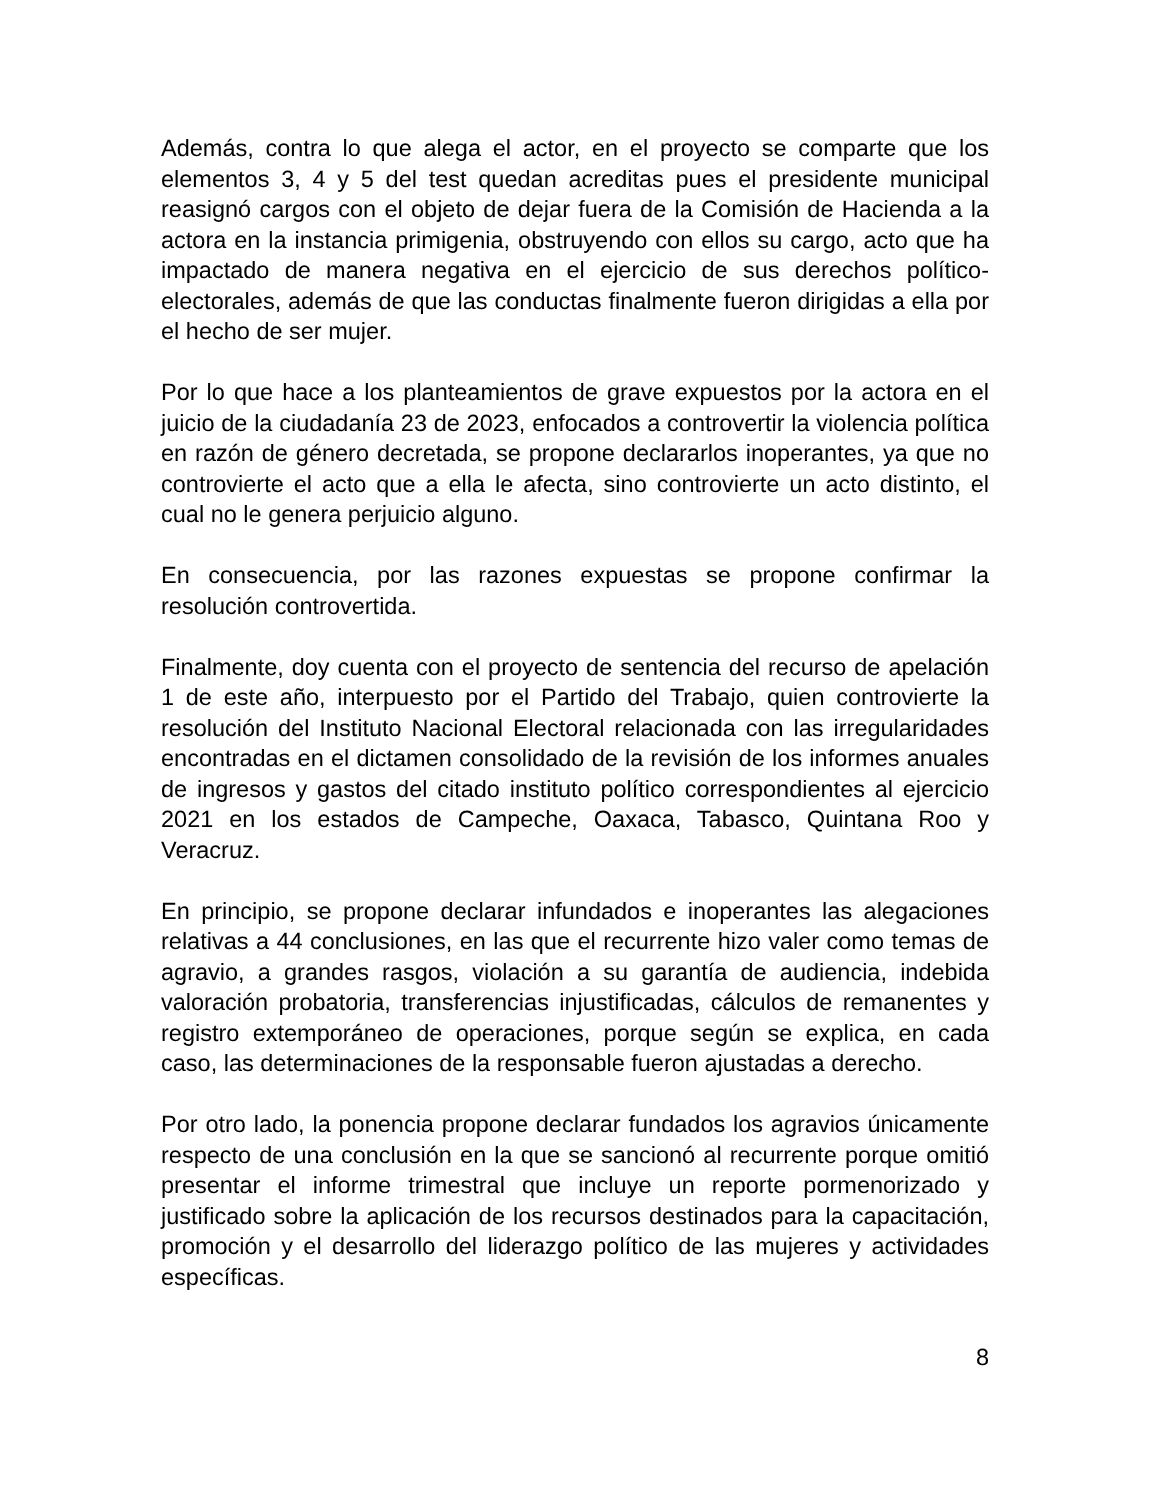Además, contra lo que alega el actor, en el proyecto se comparte que los elementos 3, 4 y 5 del test quedan acreditas pues el presidente municipal reasignó cargos con el objeto de dejar fuera de la Comisión de Hacienda a la actora en la instancia primigenia, obstruyendo con ellos su cargo, acto que ha impactado de manera negativa en el ejercicio de sus derechos político-electorales, además de que las conductas finalmente fueron dirigidas a ella por el hecho de ser mujer.
Por lo que hace a los planteamientos de grave expuestos por la actora en el juicio de la ciudadanía 23 de 2023, enfocados a controvertir la violencia política en razón de género decretada, se propone declararlos inoperantes, ya que no controvierte el acto que a ella le afecta, sino controvierte un acto distinto, el cual no le genera perjuicio alguno.
En consecuencia, por las razones expuestas se propone confirmar la resolución controvertida.
Finalmente, doy cuenta con el proyecto de sentencia del recurso de apelación 1 de este año, interpuesto por el Partido del Trabajo, quien controvierte la resolución del Instituto Nacional Electoral relacionada con las irregularidades encontradas en el dictamen consolidado de la revisión de los informes anuales de ingresos y gastos del citado instituto político correspondientes al ejercicio 2021 en los estados de Campeche, Oaxaca, Tabasco, Quintana Roo y Veracruz.
En principio, se propone declarar infundados e inoperantes las alegaciones relativas a 44 conclusiones, en las que el recurrente hizo valer como temas de agravio, a grandes rasgos, violación a su garantía de audiencia, indebida valoración probatoria, transferencias injustificadas, cálculos de remanentes y registro extemporáneo de operaciones, porque según se explica, en cada caso, las determinaciones de la responsable fueron ajustadas a derecho.
Por otro lado, la ponencia propone declarar fundados los agravios únicamente respecto de una conclusión en la que se sancionó al recurrente porque omitió presentar el informe trimestral que incluye un reporte pormenorizado y justificado sobre la aplicación de los recursos destinados para la capacitación, promoción y el desarrollo del liderazgo político de las mujeres y actividades específicas.
8